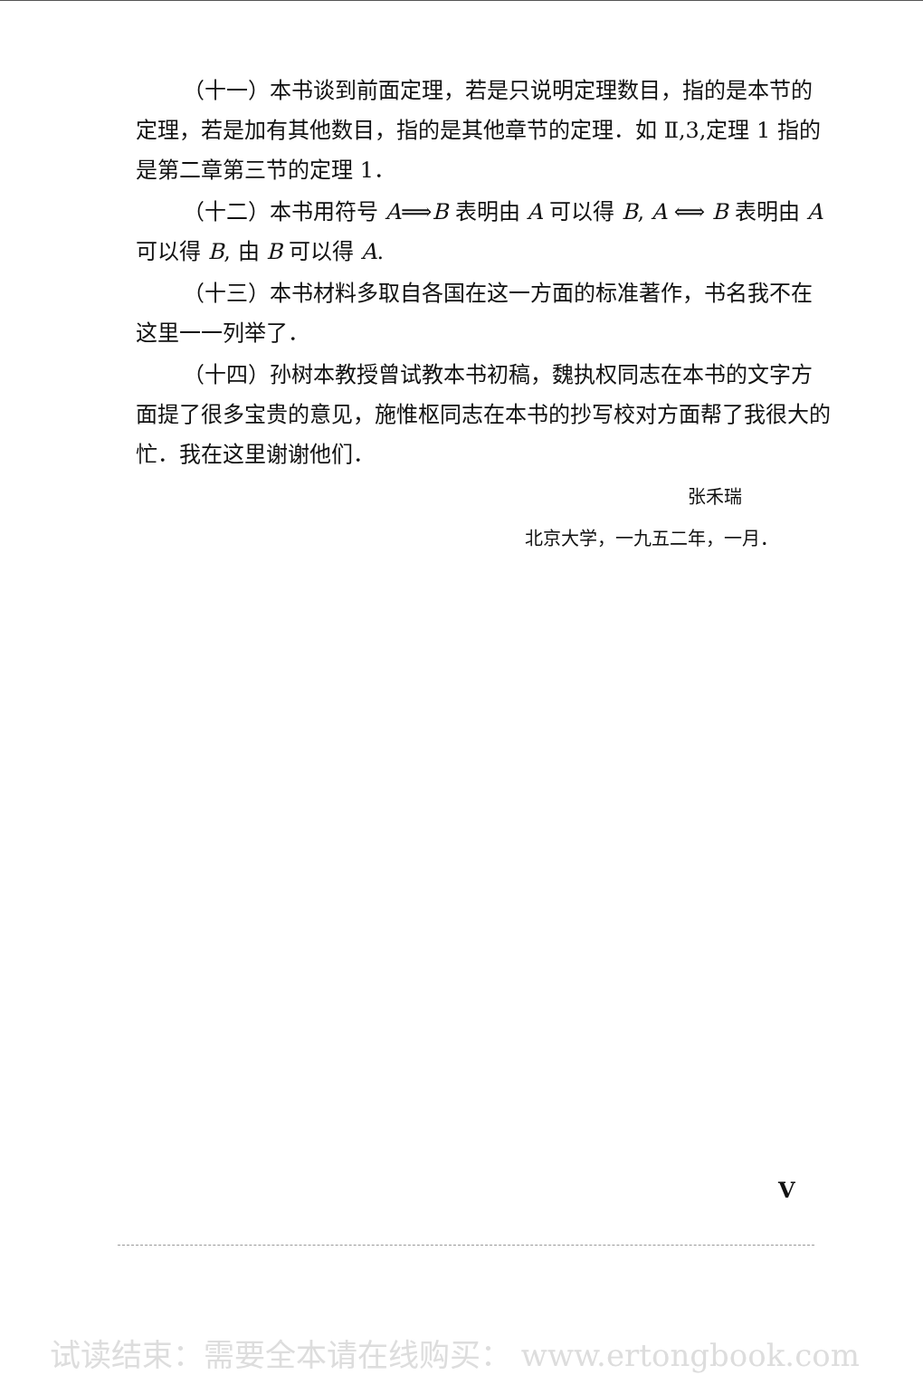（十一）本书谈到前面定理，若是只说明定理数目，指的是本节的定理，若是加有其他数目，指的是其他章节的定理．如 Ⅱ,3,定理 1 指的是第二章第三节的定理 1．
（十二）本书用符号 A⟹B 表明由 A 可以得 B, A ⟺ B 表明由 A 可以得 B, 由 B 可以得 A.
（十三）本书材料多取自各国在这一方面的标准著作，书名我不在这里一一列举了．
（十四）孙树本教授曾试教本书初稿，魏执权同志在本书的文字方面提了很多宝贵的意见，施惟枢同志在本书的抄写校对方面帮了我很大的忙．我在这里谢谢他们．
张禾瑞
北京大学，一九五二年，一月．
V
试读结束：需要全本请在线购买： www.ertongbook.com